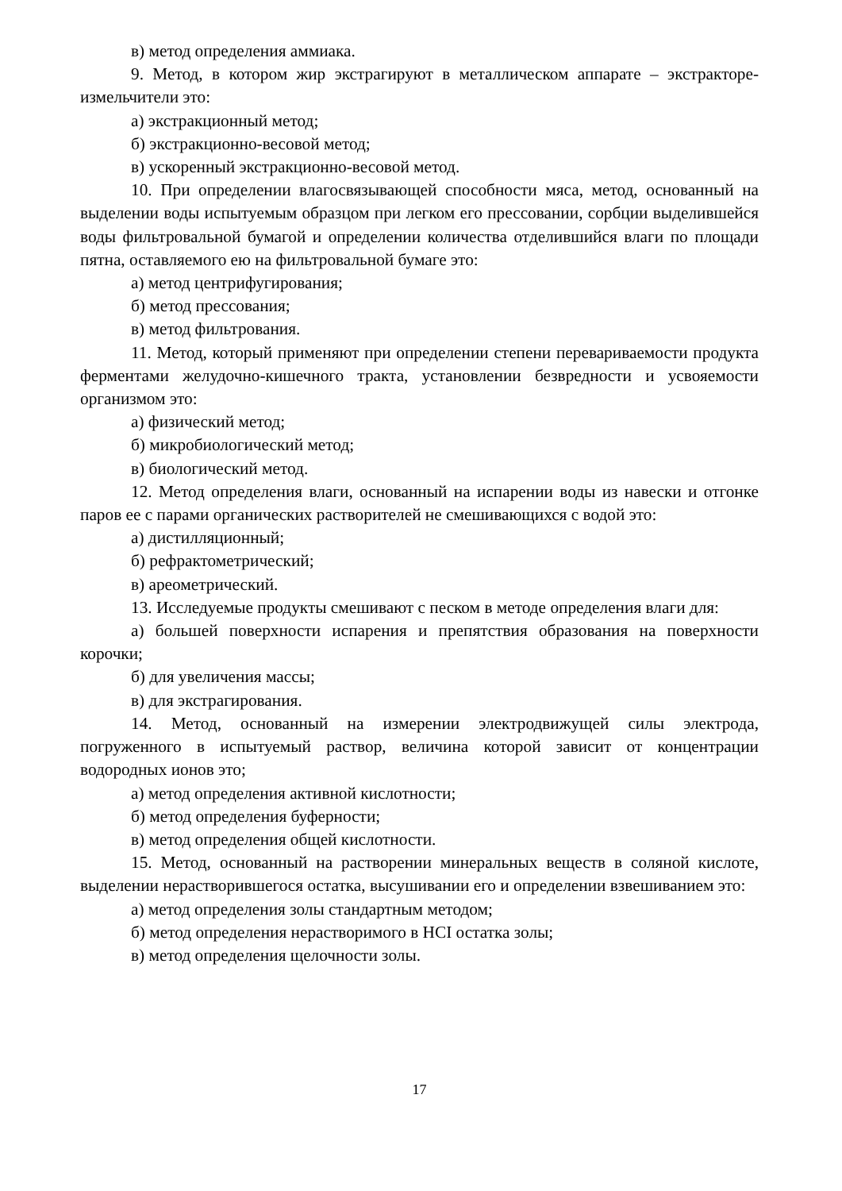в) метод определения аммиака.
9. Метод, в котором жир экстрагируют в металлическом аппарате – экстракторе-измельчители это:
а) экстракционный метод;
б) экстракционно-весовой метод;
в) ускоренный экстракционно-весовой метод.
10. При определении влагосвязывающей способности мяса, метод, основанный на выделении воды испытуемым образцом при легком его прессовании, сорбции выделившейся воды фильтровальной бумагой и определении количества отделившийся влаги по площади пятна, оставляемого ею на фильтровальной бумаге это:
а) метод центрифугирования;
б) метод прессования;
в) метод фильтрования.
11. Метод, который применяют при определении степени перевариваемости продукта ферментами желудочно-кишечного тракта, установлении безвредности и усвояемости организмом это:
а) физический метод;
б) микробиологический метод;
в) биологический метод.
12. Метод определения влаги, основанный на испарении воды из навески и отгонке паров ее с парами органических растворителей не смешивающихся с водой это:
а) дистилляционный;
б) рефрактометрический;
в) ареометрический.
13. Исследуемые продукты смешивают с песком в методе определения влаги для:
а) большей поверхности испарения и препятствия образования на поверхности корочки;
б) для увеличения массы;
в) для экстрагирования.
14. Метод, основанный на измерении электродвижущей силы электрода, погруженного в испытуемый раствор, величина которой зависит от концентрации водородных ионов это;
а) метод определения активной кислотности;
б) метод определения буферности;
в) метод определения общей кислотности.
15. Метод, основанный на растворении минеральных веществ в соляной кислоте, выделении нерастворившегося остатка, высушивании его и определении взвешиванием это:
а) метод определения золы стандартным методом;
б) метод определения нерастворимого в HCI остатка золы;
в) метод определения щелочности золы.
17